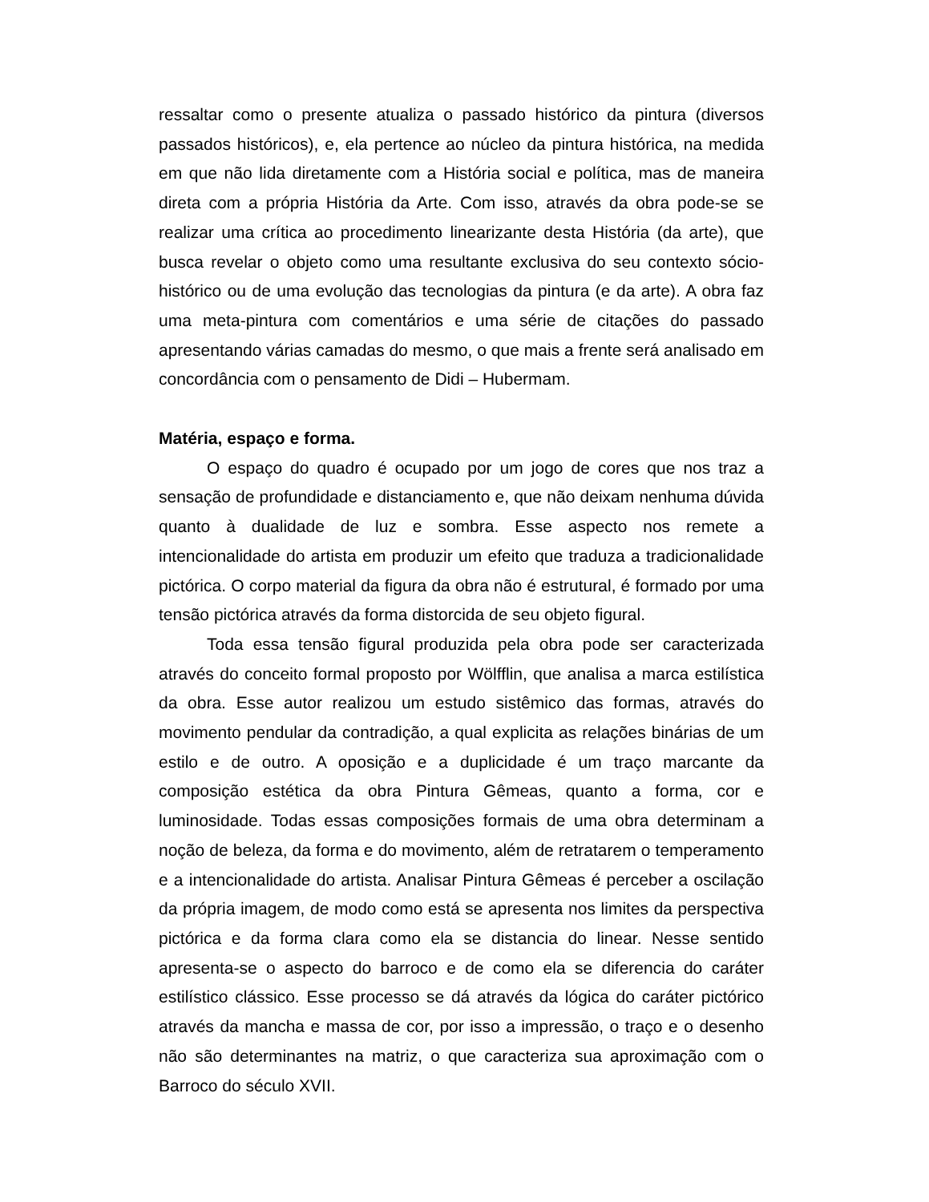ressaltar como o presente atualiza o passado histórico da pintura (diversos passados históricos), e, ela pertence ao núcleo da pintura histórica, na medida em que não lida diretamente com a História social e política, mas de maneira direta com a própria História da Arte. Com isso, através da obra pode-se se realizar uma crítica ao procedimento linearizante desta História (da arte), que busca revelar o objeto como uma resultante exclusiva do seu contexto sócio-histórico ou de uma evolução das tecnologias da pintura (e da arte). A obra faz uma meta-pintura com comentários e uma série de citações do passado apresentando várias camadas do mesmo, o que mais a frente será analisado em concordância com o pensamento de Didi – Hubermam.
Matéria, espaço e forma.
O espaço do quadro é ocupado por um jogo de cores que nos traz a sensação de profundidade e distanciamento e, que não deixam nenhuma dúvida quanto à dualidade de luz e sombra. Esse aspecto nos remete a intencionalidade do artista em produzir um efeito que traduza a tradicionalidade pictórica. O corpo material da figura da obra não é estrutural, é formado por uma tensão pictórica através da forma distorcida de seu objeto figural.
Toda essa tensão figural produzida pela obra pode ser caracterizada através do conceito formal proposto por Wölfflin, que analisa a marca estilística da obra. Esse autor realizou um estudo sistêmico das formas, através do movimento pendular da contradição, a qual explicita as relações binárias de um estilo e de outro. A oposição e a duplicidade é um traço marcante da composição estética da obra Pintura Gêmeas, quanto a forma, cor e luminosidade. Todas essas composições formais de uma obra determinam a noção de beleza, da forma e do movimento, além de retratarem o temperamento e a intencionalidade do artista. Analisar Pintura Gêmeas é perceber a oscilação da própria imagem, de modo como está se apresenta nos limites da perspectiva pictórica e da forma clara como ela se distancia do linear. Nesse sentido apresenta-se o aspecto do barroco e de como ela se diferencia do caráter estilístico clássico. Esse processo se dá através da lógica do caráter pictórico através da mancha e massa de cor, por isso a impressão, o traço e o desenho não são determinantes na matriz, o que caracteriza sua aproximação com o Barroco do século XVII.